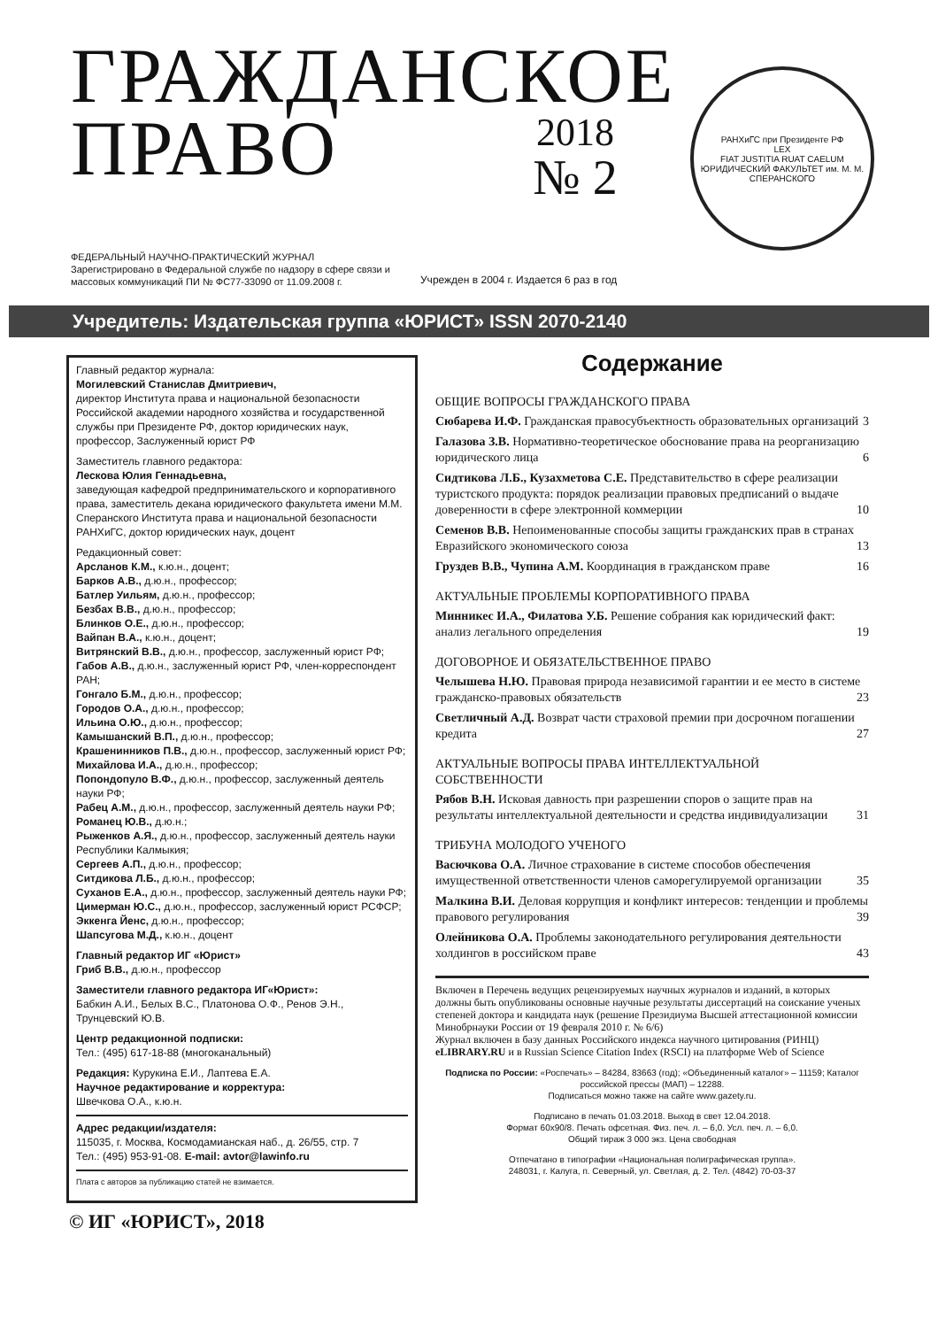ГРАЖДАНСКОЕ
ПРАВО
2018
№ 2
РАНХиГС при Президенте РФ
LEX
FIAT JUSTITIA RUAT CAELUM
ЮРИДИЧЕСКИЙ ФАКУЛЬТЕТ им. М. М. СПЕРАНСКОГО
ФЕДЕРАЛЬНЫЙ НАУЧНО-ПРАКТИЧЕСКИЙ ЖУРНАЛ
Зарегистрировано в Федеральной службе по надзору в сфере связи и массовых коммуникаций ПИ № ФС77-33090 от 11.09.2008 г.
Учрежден в 2004 г. Издается 6 раз в год
Учредитель: Издательская группа «ЮРИСТ» ISSN 2070-2140
Главный редактор журнала:
Могилевский Станислав Дмитриевич,
директор Института права и национальной безопасности Российской академии народного хозяйства и государственной службы при Президенте РФ, доктор юридических наук, профессор, Заслуженный юрист РФ
Заместитель главного редактора:
Лескова Юлия Геннадьевна,
заведующая кафедрой предпринимательского и корпоративного права, заместитель декана юридического факультета имени М.М. Сперанского Института права и национальной безопасности РАНХиГС, доктор юридических наук, доцент
Редакционный совет:
Арсланов К.М., к.ю.н., доцент;
Барков А.В., д.ю.н., профессор;
Батлер Уильям, д.ю.н., профессор;
Безбах В.В., д.ю.н., профессор;
Блинков О.Е., д.ю.н., профессор;
Вайпан В.А., к.ю.н., доцент;
Витрянский В.В., д.ю.н., профессор, заслуженный юрист РФ;
Габов А.В., д.ю.н., заслуженный юрист РФ, член-корреспондент РАН;
Гонгало Б.М., д.ю.н., профессор;
Городов О.А., д.ю.н., профессор;
Ильина О.Ю., д.ю.н., профессор;
Камышанский В.П., д.ю.н., профессор;
Крашенинников П.В., д.ю.н., профессор, заслуженный юрист РФ;
Михайлова И.А., д.ю.н., профессор;
Попондопуло В.Ф., д.ю.н., профессор, заслуженный деятель науки РФ;
Рабец А.М., д.ю.н., профессор, заслуженный деятель науки РФ;
Романец Ю.В., д.ю.н.;
Рыженков А.Я., д.ю.н., профессор, заслуженный деятель науки Республики Калмыкия;
Сергеев А.П., д.ю.н., профессор;
Ситдикова Л.Б., д.ю.н., профессор;
Суханов Е.А., д.ю.н., профессор, заслуженный деятель науки РФ;
Цимерман Ю.С., д.ю.н., профессор, заслуженный юрист РСФСР;
Эккенга Йенс, д.ю.н., профессор;
Шапсугова М.Д., к.ю.н., доцент
Главный редактор ИГ «Юрист»
Гриб В.В., д.ю.н., профессор
Заместители главного редактора ИГ«Юрист»:
Бабкин А.И., Белых В.С., Платонова О.Ф., Ренов Э.Н., Трунцевский Ю.В.
Центр редакционной подписки:
Тел.: (495) 617-18-88 (многоканальный)
Редакция: Курукина Е.И., Лаптева Е.А.
Научное редактирование и корректура:
Швечкова О.А., к.ю.н.
Адрес редакции/издателя:
115035, г. Москва, Космодамианская наб., д. 26/55, стр. 7
Тел.: (495) 953-91-08. E-mail: avtor@lawinfo.ru
Плата с авторов за публикацию статей не взимается.
Содержание
ОБЩИЕ ВОПРОСЫ ГРАЖДАНСКОГО ПРАВА
Сюбарева И.Ф. Гражданская правосубъектность образовательных организаций 3
Галазова З.В. Нормативно-теоретическое обоснование права на реорганизацию юридического лица 6
Сидтикова Л.Б., Кузахметова С.Е. Представительство в сфере реализации туристского продукта: порядок реализации правовых предписаний о выдаче доверенности в сфере электронной коммерции 10
Семенов В.В. Непоименованные способы защиты гражданских прав в странах Евразийского экономического союза 13
Груздев В.В., Чупина А.М. Координация в гражданском праве 16
АКТУАЛЬНЫЕ ПРОБЛЕМЫ КОРПОРАТИВНОГО ПРАВА
Минникес И.А., Филатова У.Б. Решение собрания как юридический факт: анализ легального определения 19
ДОГОВОРНОЕ И ОБЯЗАТЕЛЬСТВЕННОЕ ПРАВО
Челышева Н.Ю. Правовая природа независимой гарантии и ее место в системе гражданско-правовых обязательств 23
Светличный А.Д. Возврат части страховой премии при досрочном погашении кредита 27
АКТУАЛЬНЫЕ ВОПРОСЫ ПРАВА ИНТЕЛЛЕКТУАЛЬНОЙ СОБСТВЕННОСТИ
Рябов В.Н. Исковая давность при разрешении споров о защите прав на результаты интеллектуальной деятельности и средства индивидуализации 31
ТРИБУНА МОЛОДОГО УЧЕНОГО
Васючкова О.А. Личное страхование в системе способов обеспечения имущественной ответственности членов саморегулируемой организации 35
Малкина В.И. Деловая коррупция и конфликт интересов: тенденции и проблемы правового регулирования 39
Олейникова О.А. Проблемы законодательного регулирования деятельности холдингов в российском праве 43
Включен в Перечень ведущих рецензируемых научных журналов и изданий, в которых должны быть опубликованы основные научные результаты диссертаций на соискание ученых степеней доктора и кандидата наук (решение Президиума Высшей аттестационной комиссии Минобрнауки России от 19 февраля 2010 г. № 6/6)
Журнал включен в базу данных Российского индекса научного цитирования (РИНЦ) eLIBRARY.RU и в Russian Science Citation Index (RSCI) на платформе Web of Science
Подписка по России: «Роспечать» – 84284, 83663 (год); «Объединенный каталог» – 11159; Каталог российской прессы (МАП) – 12288.
Подписаться можно также на сайте www.gazety.ru.
Подписано в печать 01.03.2018. Выход в свет 12.04.2018.
Формат 60x90/8. Печать офсетная. Физ. печ. л. – 6,0. Усл. печ. л. – 6,0.
Общий тираж 3 000 экз. Цена свободная
Отпечатано в типографии «Национальная полиграфическая группа».
248031, г. Калуга, п. Северный, ул. Светлая, д. 2. Тел. (4842) 70-03-37
© ИГ «ЮРИСТ», 2018